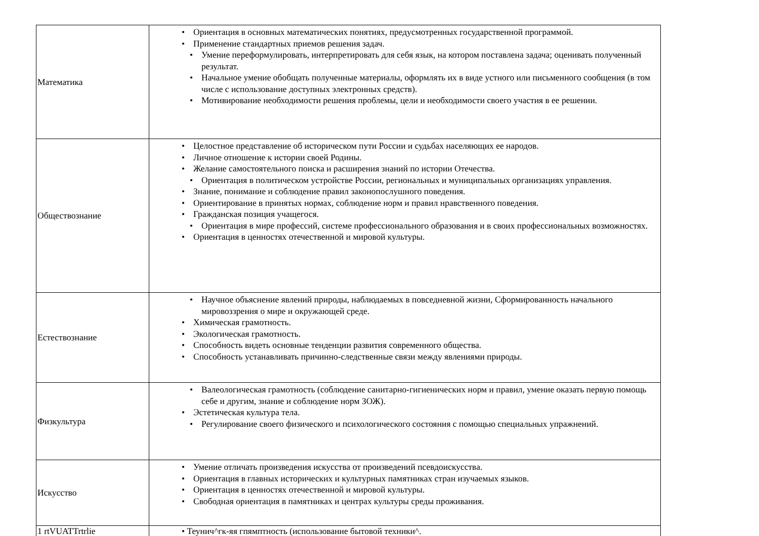| Математика | • Ориентация в основных математических понятиях, предусмотренных государственной программой. • Применение стандартных приемов решения задач. • Умение переформулировать, интерпретировать для себя язык, на котором поставлена задача; оценивать полученный результат. • Начальное умение обобщать полученные материалы, оформлять их в виде устного или письменного сообщения (в том числе с использование доступных электронных средств). • Мотивирование необходимости решения проблемы, цели и необходимости своего участия в ее решении. |
| Обществознание | • Целостное представление об историческом пути России и судьбах населяющих ее народов. • Личное отношение к истории своей Родины. • Желание самостоятельного поиска и расширения знаний по истории Отечества. • Ориентация в политическом устройстве России, региональных и муниципальных организациях управления. • Знание, понимание и соблюдение правил законопослушного поведения. • Ориентирование в принятых нормах, соблюдение норм и правил нравственного поведения. • Гражданская позиция учащегося. • Ориентация в мире профессий, системе профессионального образования и в своих профессиональных возможностях. • Ориентация в ценностях отечественной и мировой культуры. |
| Естествознание | • Научное объяснение явлений природы, наблюдаемых в повседневной жизни, Сформированность начального мировоззрения о мире и окружающей среде. • Химическая грамотность. • Экологическая грамотность. • Способность видеть основные тенденции развития современного общества. • Способность устанавливать причинно-следственные связи между явлениями природы. |
| Физкультура | • Валеологическая грамотность (соблюдение санитарно-гигиенических норм и правил, умение оказать первую помощь себе и другим, знание и соблюдение норм ЗОЖ). • Эстетическая культура тела. • Регулирование своего физического и психологического состояния с помощью специальных упражнений. |
| Искусство | • Умение отличать произведения искусства от произведений псевдоискусства. • Ориентация в главных исторических и культурных памятниках стран изучаемых языков. • Ориентация в ценностях отечественной и мировой культуры. • Свободная ориентация в памятниках и центрах культуры среды проживания. |
| 1 rtVUATTrtrlie | • Теунич^гк-яя гпямптность (использование бытовой техники^. |